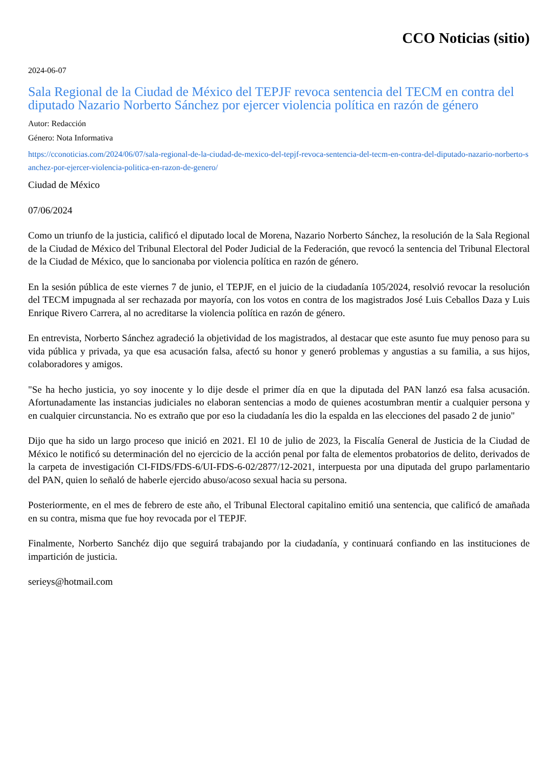CCO Noticias (sitio)
2024-06-07
Sala Regional de la Ciudad de México del TEPJF revoca sentencia del TECM en contra del diputado Nazario Norberto Sánchez por ejercer violencia política en razón de género
Autor: Redacción
Género: Nota Informativa
https://cconoticias.com/2024/06/07/sala-regional-de-la-ciudad-de-mexico-del-tepjf-revoca-sentencia-del-tecm-en-contra-del-diputado-nazario-norberto-sanchez-por-ejercer-violencia-politica-en-razon-de-genero/
Ciudad de México
07/06/2024
Como un triunfo de la justicia, calificó el diputado local de Morena, Nazario Norberto Sánchez, la resolución de la Sala Regional de la Ciudad de México del Tribunal Electoral del Poder Judicial de la Federación, que revocó la sentencia del Tribunal Electoral de la Ciudad de México, que lo sancionaba por violencia política en razón de género.
En la sesión pública de este viernes 7 de junio, el TEPJF, en el juicio de la ciudadanía 105/2024, resolvió revocar la resolución del TECM impugnada al ser rechazada por mayoría, con los votos en contra de los magistrados José Luis Ceballos Daza y Luis Enrique Rivero Carrera, al no acreditarse la violencia política en razón de género.
En entrevista, Norberto Sánchez agradeció la objetividad de los magistrados, al destacar que este asunto fue muy penoso para su vida pública y privada, ya que esa acusación falsa, afectó su honor y generó problemas y angustias a su familia, a sus hijos, colaboradores y amigos.
"Se ha hecho justicia, yo soy inocente y lo dije desde el primer día en que la diputada del PAN lanzó esa falsa acusación. Afortunadamente las instancias judiciales no elaboran sentencias a modo de quienes acostumbran mentir a cualquier persona y en cualquier circunstancia. No es extraño que por eso la ciudadanía les dio la espalda en las elecciones del pasado 2 de junio"
Dijo que ha sido un largo proceso que inició en 2021. El 10 de julio de 2023, la Fiscalía General de Justicia de la Ciudad de México le notificó su determinación del no ejercicio de la acción penal por falta de elementos probatorios de delito, derivados de la carpeta de investigación CI-FIDS/FDS-6/UI-FDS-6-02/2877/12-2021, interpuesta por una diputada del grupo parlamentario del PAN, quien lo señaló de haberle ejercido abuso/acoso sexual hacia su persona.
Posteriormente, en el mes de febrero de este año, el Tribunal Electoral capitalino emitió una sentencia, que calificó de amañada en su contra, misma que fue hoy revocada por el TEPJF.
Finalmente, Norberto Sanchéz dijo que seguirá trabajando por la ciudadanía, y continuará confiando en las instituciones de impartición de justicia.
serieys@hotmail.com